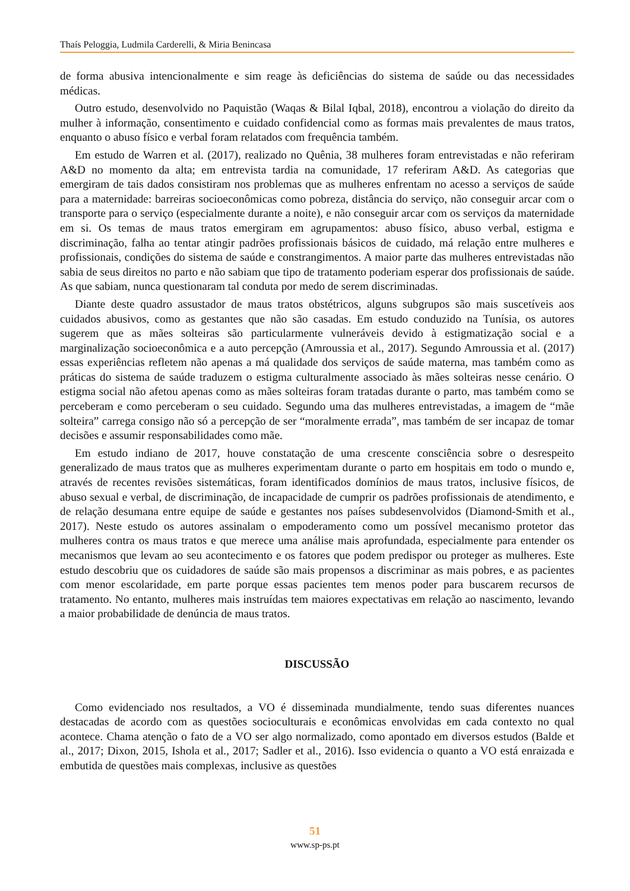Thaís Peloggia, Ludmila Carderelli, & Miria Benincasa
de forma abusiva intencionalmente e sim reage às deficiências do sistema de saúde ou das necessidades médicas.
Outro estudo, desenvolvido no Paquistão (Waqas & Bilal Iqbal, 2018), encontrou a violação do direito da mulher à informação, consentimento e cuidado confidencial como as formas mais prevalentes de maus tratos, enquanto o abuso físico e verbal foram relatados com frequência também.
Em estudo de Warren et al. (2017), realizado no Quênia, 38 mulheres foram entrevistadas e não referiram A&D no momento da alta; em entrevista tardia na comunidade, 17 referiram A&D. As categorias que emergiram de tais dados consistiram nos problemas que as mulheres enfrentam no acesso a serviços de saúde para a maternidade: barreiras socioeconômicas como pobreza, distância do serviço, não conseguir arcar com o transporte para o serviço (especialmente durante a noite), e não conseguir arcar com os serviços da maternidade em si. Os temas de maus tratos emergiram em agrupamentos: abuso físico, abuso verbal, estigma e discriminação, falha ao tentar atingir padrões profissionais básicos de cuidado, má relação entre mulheres e profissionais, condições do sistema de saúde e constrangimentos. A maior parte das mulheres entrevistadas não sabia de seus direitos no parto e não sabiam que tipo de tratamento poderiam esperar dos profissionais de saúde. As que sabiam, nunca questionaram tal conduta por medo de serem discriminadas.
Diante deste quadro assustador de maus tratos obstétricos, alguns subgrupos são mais suscetíveis aos cuidados abusivos, como as gestantes que não são casadas. Em estudo conduzido na Tunísia, os autores sugerem que as mães solteiras são particularmente vulneráveis devido à estigmatização social e a marginalização socioeconômica e a auto percepção (Amroussia et al., 2017). Segundo Amroussia et al. (2017) essas experiências refletem não apenas a má qualidade dos serviços de saúde materna, mas também como as práticas do sistema de saúde traduzem o estigma culturalmente associado às mães solteiras nesse cenário. O estigma social não afetou apenas como as mães solteiras foram tratadas durante o parto, mas também como se perceberam e como perceberam o seu cuidado. Segundo uma das mulheres entrevistadas, a imagem de “mãe solteira” carrega consigo não só a percepção de ser “moralmente errada”, mas também de ser incapaz de tomar decisões e assumir responsabilidades como mãe.
Em estudo indiano de 2017, houve constatação de uma crescente consciência sobre o desrespeito generalizado de maus tratos que as mulheres experimentam durante o parto em hospitais em todo o mundo e, através de recentes revisões sistemáticas, foram identificados domínios de maus tratos, inclusive físicos, de abuso sexual e verbal, de discriminação, de incapacidade de cumprir os padrões profissionais de atendimento, e de relação desumana entre equipe de saúde e gestantes nos países subdesenvolvidos (Diamond-Smith et al., 2017). Neste estudo os autores assinalam o empoderamento como um possível mecanismo protetor das mulheres contra os maus tratos e que merece uma análise mais aprofundada, especialmente para entender os mecanismos que levam ao seu acontecimento e os fatores que podem predispor ou proteger as mulheres. Este estudo descobriu que os cuidadores de saúde são mais propensos a discriminar as mais pobres, e as pacientes com menor escolaridade, em parte porque essas pacientes tem menos poder para buscarem recursos de tratamento. No entanto, mulheres mais instruídas tem maiores expectativas em relação ao nascimento, levando a maior probabilidade de denúncia de maus tratos.
DISCUSSÃO
Como evidenciado nos resultados, a VO é disseminada mundialmente, tendo suas diferentes nuances destacadas de acordo com as questões socioculturais e econômicas envolvidas em cada contexto no qual acontece. Chama atenção o fato de a VO ser algo normalizado, como apontado em diversos estudos (Balde et al., 2017; Dixon, 2015, Ishola et al., 2017; Sadler et al., 2016). Isso evidencia o quanto a VO está enraizada e embutida de questões mais complexas, inclusive as questões
51
www.sp-ps.pt